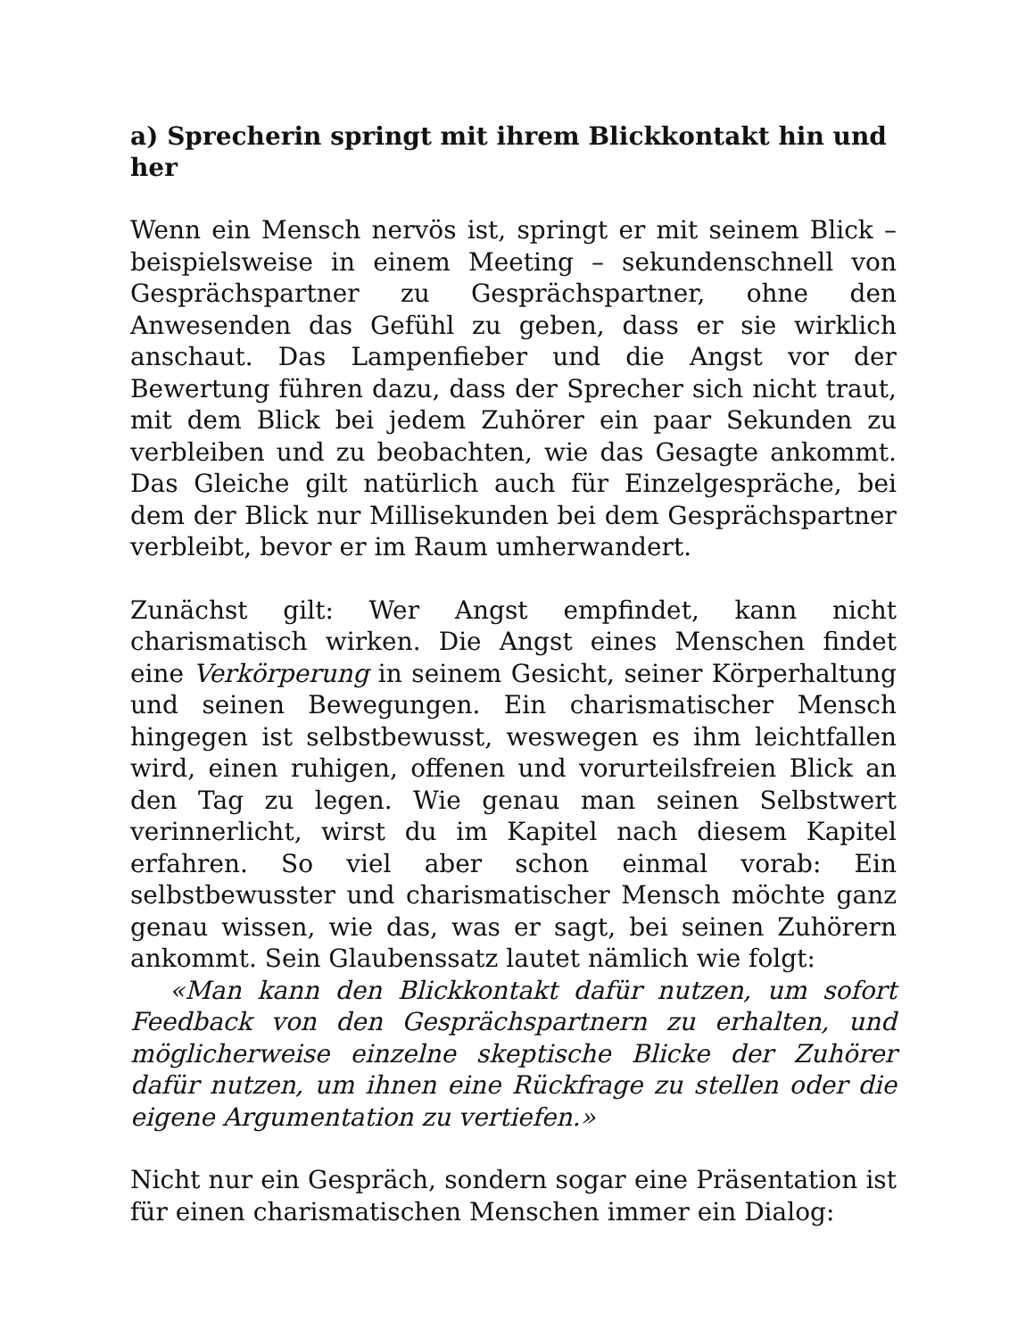a) Sprecherin springt mit ihrem Blickkontakt hin und her
Wenn ein Mensch nervös ist, springt er mit seinem Blick – beispielsweise in einem Meeting – sekundenschnell von Gesprächspartner zu Gesprächspartner, ohne den Anwesenden das Gefühl zu geben, dass er sie wirklich anschaut. Das Lampenfieber und die Angst vor der Bewertung führen dazu, dass der Sprecher sich nicht traut, mit dem Blick bei jedem Zuhörer ein paar Sekunden zu verbleiben und zu beobachten, wie das Gesagte ankommt. Das Gleiche gilt natürlich auch für Einzelgespräche, bei dem der Blick nur Millisekunden bei dem Gesprächspartner verbleibt, bevor er im Raum umherwandert.
Zunächst gilt: Wer Angst empfindet, kann nicht charismatisch wirken. Die Angst eines Menschen findet eine Verkörperung in seinem Gesicht, seiner Körperhaltung und seinen Bewegungen. Ein charismatischer Mensch hingegen ist selbstbewusst, weswegen es ihm leichtfallen wird, einen ruhigen, offenen und vorurteilsfreien Blick an den Tag zu legen. Wie genau man seinen Selbstwert verinnerlicht, wirst du im Kapitel nach diesem Kapitel erfahren. So viel aber schon einmal vorab: Ein selbstbewusster und charismatischer Mensch möchte ganz genau wissen, wie das, was er sagt, bei seinen Zuhörern ankommt. Sein Glaubenssatz lautet nämlich wie folgt:
«Man kann den Blickkontakt dafür nutzen, um sofort Feedback von den Gesprächspartnern zu erhalten, und möglicherweise einzelne skeptische Blicke der Zuhörer dafür nutzen, um ihnen eine Rückfrage zu stellen oder die eigene Argumentation zu vertiefen.»
Nicht nur ein Gespräch, sondern sogar eine Präsentation ist für einen charismatischen Menschen immer ein Dialog: